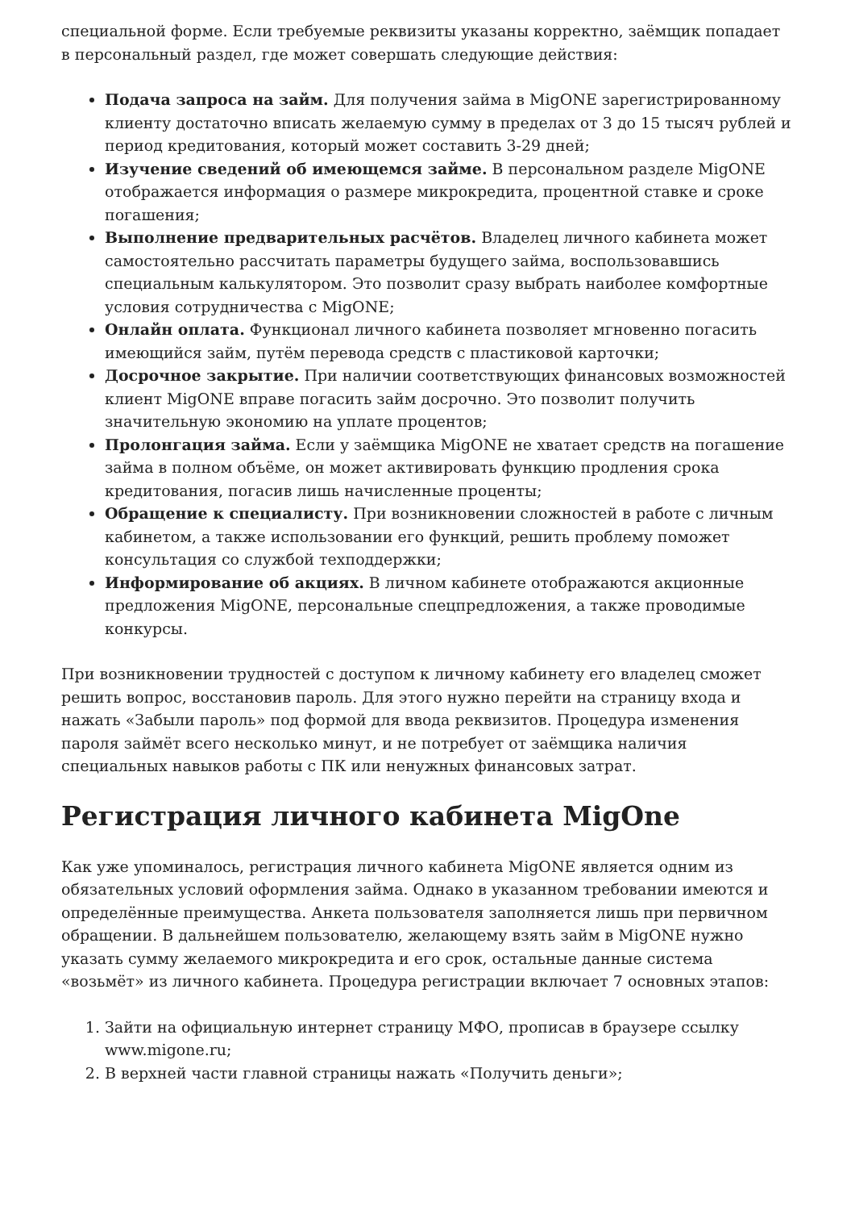специальной форме. Если требуемые реквизиты указаны корректно, заёмщик попадает в персональный раздел, где может совершать следующие действия:
Подача запроса на займ. Для получения займа в MigONE зарегистрированному клиенту достаточно вписать желаемую сумму в пределах от 3 до 15 тысяч рублей и период кредитования, который может составить 3-29 дней;
Изучение сведений об имеющемся займе. В персональном разделе MigONE отображается информация о размере микрокредита, процентной ставке и сроке погашения;
Выполнение предварительных расчётов. Владелец личного кабинета может самостоятельно рассчитать параметры будущего займа, воспользовавшись специальным калькулятором. Это позволит сразу выбрать наиболее комфортные условия сотрудничества с MigONE;
Онлайн оплата. Функционал личного кабинета позволяет мгновенно погасить имеющийся займ, путём перевода средств с пластиковой карточки;
Досрочное закрытие. При наличии соответствующих финансовых возможностей клиент MigONE вправе погасить займ досрочно. Это позволит получить значительную экономию на уплате процентов;
Пролонгация займа. Если у заёмщика MigONE не хватает средств на погашение займа в полном объёме, он может активировать функцию продления срока кредитования, погасив лишь начисленные проценты;
Обращение к специалисту. При возникновении сложностей в работе с личным кабинетом, а также использовании его функций, решить проблему поможет консультация со службой техподдержки;
Информирование об акциях. В личном кабинете отображаются акционные предложения MigONE, персональные спецпредложения, а также проводимые конкурсы.
При возникновении трудностей с доступом к личному кабинету его владелец сможет решить вопрос, восстановив пароль. Для этого нужно перейти на страницу входа и нажать «Забыли пароль» под формой для ввода реквизитов. Процедура изменения пароля займёт всего несколько минут, и не потребует от заёмщика наличия специальных навыков работы с ПК или ненужных финансовых затрат.
Регистрация личного кабинета MigOne
Как уже упоминалось, регистрация личного кабинета MigONE является одним из обязательных условий оформления займа. Однако в указанном требовании имеются и определённые преимущества. Анкета пользователя заполняется лишь при первичном обращении. В дальнейшем пользователю, желающему взять займ в MigONE нужно указать сумму желаемого микрокредита и его срок, остальные данные система «возьмёт» из личного кабинета. Процедура регистрации включает 7 основных этапов:
1. Зайти на официальную интернет страницу МФО, прописав в браузере ссылку www.migone.ru;
2. В верхней части главной страницы нажать «Получить деньги»;